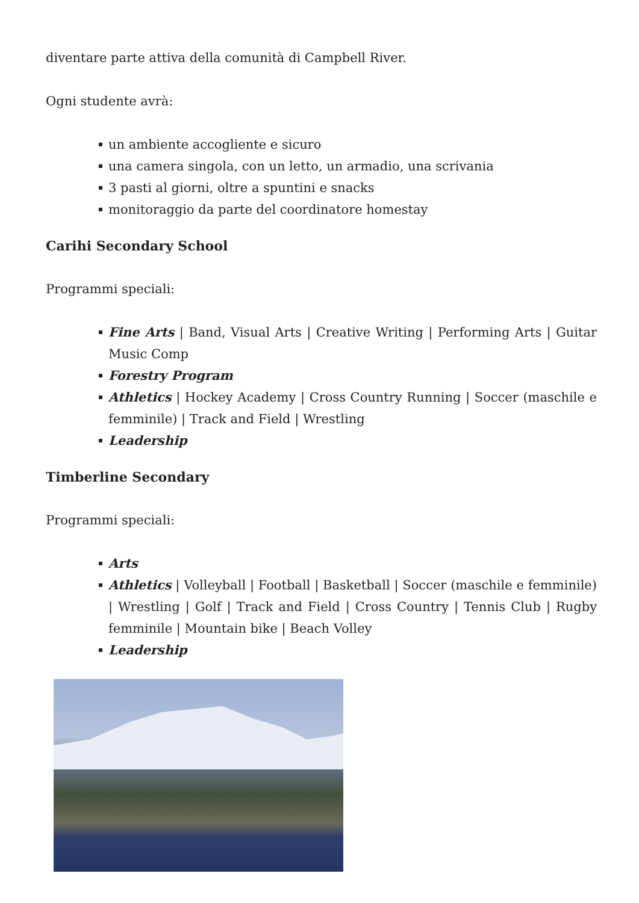diventare parte attiva della comunità di Campbell River.
Ogni studente avrà:
un ambiente accogliente e sicuro
una camera singola, con un letto, un armadio, una scrivania
3 pasti al giorni, oltre a spuntini e snacks
monitoraggio da parte del coordinatore homestay
Carihi Secondary School
Programmi speciali:
Fine Arts | Band, Visual Arts | Creative Writing | Performing Arts | Guitar Music Comp
Forestry Program
Athletics | Hockey Academy | Cross Country Running | Soccer (maschile e femminile) | Track and Field | Wrestling
Leadership
Timberline Secondary
Programmi speciali:
Arts
Athletics | Volleyball | Football | Basketball | Soccer (maschile e femminile) | Wrestling | Golf | Track and Field | Cross Country | Tennis Club | Rugby femminile | Mountain bike | Beach Volley
Leadership